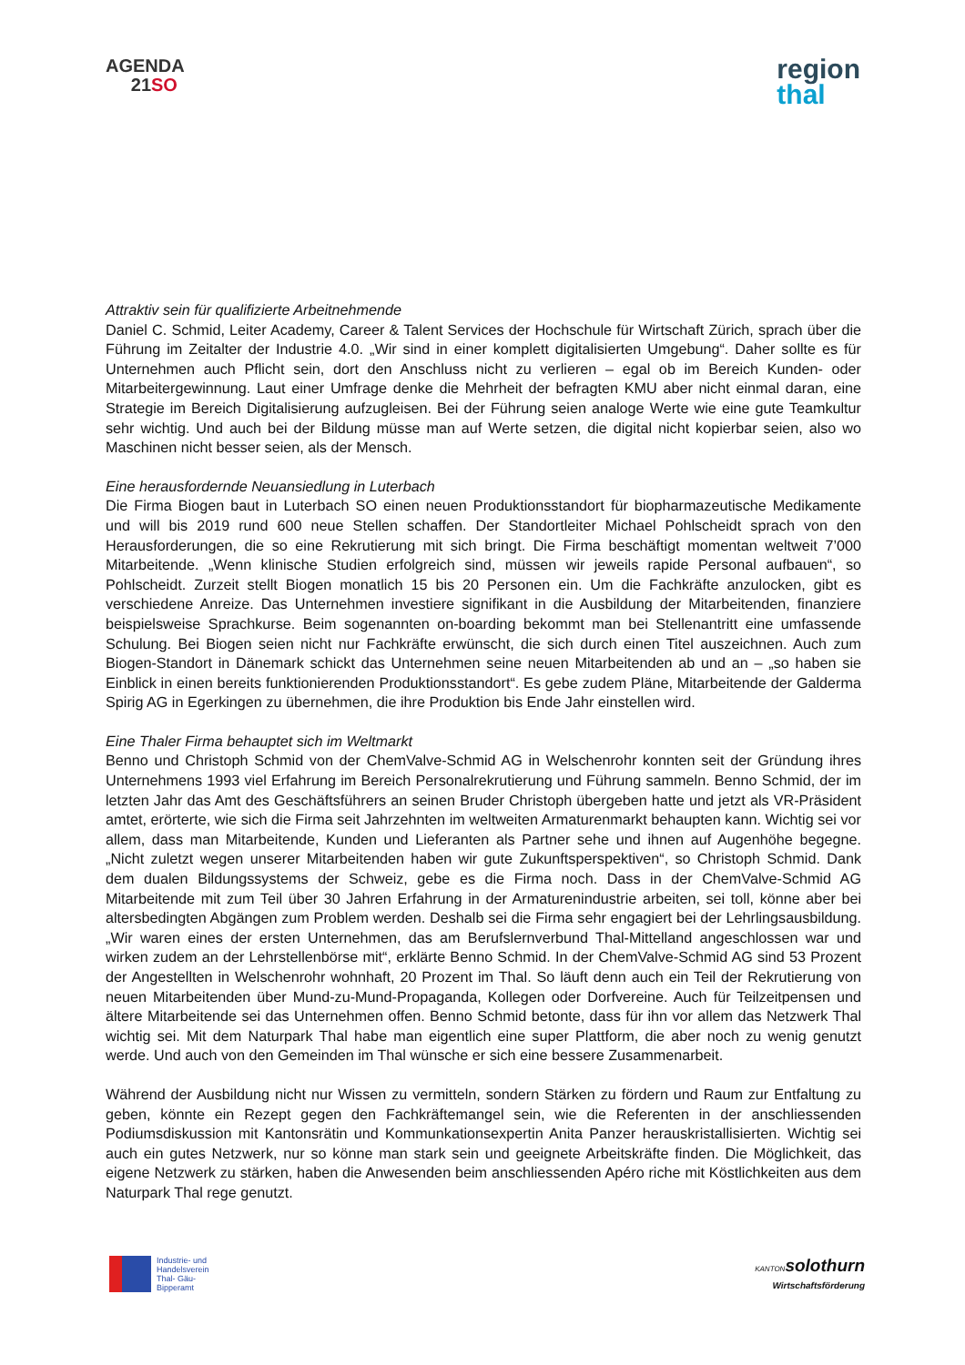AGENDA
21SO
region
thal
Attraktiv sein für qualifizierte Arbeitnehmende
Daniel C. Schmid, Leiter Academy, Career & Talent Services der Hochschule für Wirtschaft Zürich, sprach über die Führung im Zeitalter der Industrie 4.0. „Wir sind in einer komplett digitalisierten Umgebung“. Daher sollte es für Unternehmen auch Pflicht sein, dort den Anschluss nicht zu verlieren – egal ob im Bereich Kunden- oder Mitarbeitergewinnung. Laut einer Umfrage denke die Mehrheit der befragten KMU aber nicht einmal daran, eine Strategie im Bereich Digitalisierung aufzugleisen. Bei der Führung seien analoge Werte wie eine gute Teamkultur sehr wichtig. Und auch bei der Bildung müsse man auf Werte setzen, die digital nicht kopierbar seien, also wo Maschinen nicht besser seien, als der Mensch.
Eine herausfordernde Neuansiedlung in Luterbach
Die Firma Biogen baut in Luterbach SO einen neuen Produktionsstandort für biopharmazeutische Medikamente und will bis 2019 rund 600 neue Stellen schaffen. Der Standortleiter Michael Pohlscheidt sprach von den Herausforderungen, die so eine Rekrutierung mit sich bringt. Die Firma beschäftigt momentan weltweit 7’000 Mitarbeitende. „Wenn klinische Studien erfolgreich sind, müssen wir jeweils rapide Personal aufbauen“, so Pohlscheidt. Zurzeit stellt Biogen monatlich 15 bis 20 Personen ein. Um die Fachkräfte anzulocken, gibt es verschiedene Anreize. Das Unternehmen investiere signifikant in die Ausbildung der Mitarbeitenden, finanziere beispielsweise Sprachkurse. Beim sogenannten on-boarding bekommt man bei Stellenantritt eine umfassende Schulung. Bei Biogen seien nicht nur Fachkräfte erwünscht, die sich durch einen Titel auszeichnen. Auch zum Biogen-Standort in Dänemark schickt das Unternehmen seine neuen Mitarbeitenden ab und an – „so haben sie Einblick in einen bereits funktionierenden Produktionsstandort“. Es gebe zudem Pläne, Mitarbeitende der Galderma Spirig AG in Egerkingen zu übernehmen, die ihre Produktion bis Ende Jahr einstellen wird.
Eine Thaler Firma behauptet sich im Weltmarkt
Benno und Christoph Schmid von der ChemValve-Schmid AG in Welschenrohr konnten seit der Gründung ihres Unternehmens 1993 viel Erfahrung im Bereich Personalrekrutierung und Führung sammeln. Benno Schmid, der im letzten Jahr das Amt des Geschäftsführers an seinen Bruder Christoph übergeben hatte und jetzt als VR-Präsident amtet, erörterte, wie sich die Firma seit Jahrzehnten im weltweiten Armaturenmarkt behaupten kann. Wichtig sei vor allem, dass man Mitarbeitende, Kunden und Lieferanten als Partner sehe und ihnen auf Augenhöhe begegne. „Nicht zuletzt wegen unserer Mitarbeitenden haben wir gute Zukunftsperspektiven“, so Christoph Schmid. Dank dem dualen Bildungssystems der Schweiz, gebe es die Firma noch. Dass in der ChemValve-Schmid AG Mitarbeitende mit zum Teil über 30 Jahren Erfahrung in der Armaturenindustrie arbeiten, sei toll, könne aber bei altersbedingten Abgängen zum Problem werden. Deshalb sei die Firma sehr engagiert bei der Lehrlingsausbildung. „Wir waren eines der ersten Unternehmen, das am Berufslernverbund Thal-Mittelland angeschlossen war und wirken zudem an der Lehrstellenbörse mit“, erklärte Benno Schmid. In der ChemValve-Schmid AG sind 53 Prozent der Angestellten in Welschenrohr wohnhaft, 20 Prozent im Thal. So läuft denn auch ein Teil der Rekrutierung von neuen Mitarbeitenden über Mund-zu-Mund-Propaganda, Kollegen oder Dorfvereine. Auch für Teilzeitpensen und ältere Mitarbeitende sei das Unternehmen offen. Benno Schmid betonte, dass für ihn vor allem das Netzwerk Thal wichtig sei. Mit dem Naturpark Thal habe man eigentlich eine super Plattform, die aber noch zu wenig genutzt werde. Und auch von den Gemeinden im Thal wünsche er sich eine bessere Zusammenarbeit.
Während der Ausbildung nicht nur Wissen zu vermitteln, sondern Stärken zu fördern und Raum zur Entfaltung zu geben, könnte ein Rezept gegen den Fachkräftemangel sein, wie die Referenten in der anschliessenden Podiumsdiskussion mit Kantonsrätin und Kommunkationsexpertin Anita Panzer herauskristallisierten. Wichtig sei auch ein gutes Netzwerk, nur so könne man stark sein und geeignete Arbeitskräfte finden. Die Möglichkeit, das eigene Netzwerk zu stärken, haben die Anwesenden beim anschliessenden Apéro riche mit Köstlichkeiten aus dem Naturpark Thal rege genutzt.
Industrie- und
Handelsverein
Thal- Gäu-
Bipperamt
KANTON solothurn
Wirtschaftsförderung